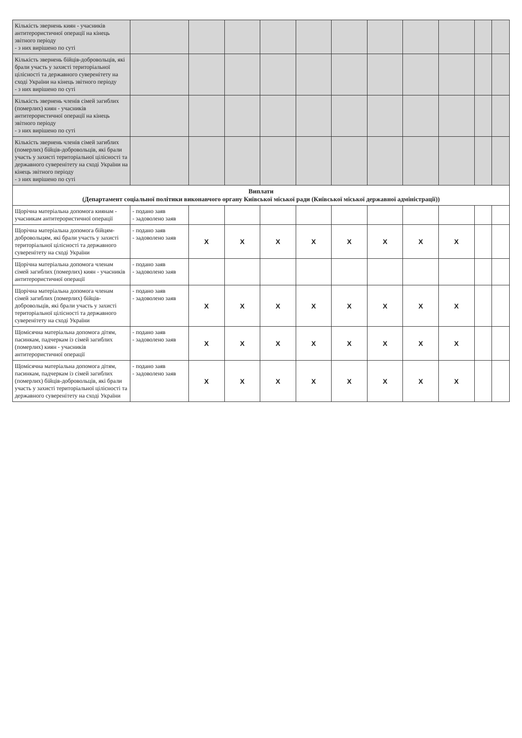| Кількість звернень киян - учасників антитерористичної операції на кінець звітного періоду - з них вирішено по суті | | | | | | | | | | | |
| Кількість звернень бійців-добровольців, які брали участь у захисті територіальної цілісності та державного суверенітету на сході України на кінець звітного періоду - з них вирішено по суті | | | | | | | | | | | |
| Кількість звернень членів сімей загиблих (померлих) киян - учасників антитерористичної операції на кінець звітного періоду - з них вирішено по суті | | | | | | | | | | | |
| Кількість звернень членів сімей загиблих (померлих) бійців-добровольців, які брали участь у захисті територіальної цілісності та державного суверенітету на сході України на кінець звітного періоду - з них вирішено по суті | | | | | | | | | | | |
| Виплати (Департамент соціальної політики виконавчого органу Київської міської ради (Київської міської державної адміністрації)) | | | | | | | | | | | |
| Щорічна матеріальна допомога киянам - учасникам антитерористичної операції | - подано заяв - задоволено заяв | | | | | | | | | | |
| Щорічна матеріальна допомога бійцям-добровольцям, які брали участь у захисті територіальної цілісності та державного суверенітету на сході України | - подано заяв - задоволено заяв | X | X | X | X | X | X | X | X | | |
| Щорічна матеріальна допомога членам сімей загиблих (померлих) киян - учасників антитерористичної операції | - подано заяв - задоволено заяв | | | | | | | | | | |
| Щорічна матеріальна допомога членам сімей загиблих (померлих) бійців-добровольців, які брали участь у захисті територіальної цілісності та державного суверенітету на сході України | - подано заяв - задоволено заяв | X | X | X | X | X | X | X | X | | |
| Щомісячна матеріальна допомога дітям, пасинкам, падчеркам із сімей загиблих (померлих) киян - учасників антитерористичної операції | - подано заяв - задоволено заяв | X | X | X | X | X | X | X | X | | |
| Щомісячна матеріальна допомога дітям, пасинкам, падчеркам із сімей загиблих (померлих) бійців-добровольців, які брали участь у захисті територіальної цілісності та державного суверенітету на сході України | - подано заяв - задоволено заяв | X | X | X | X | X | X | X | X | | |